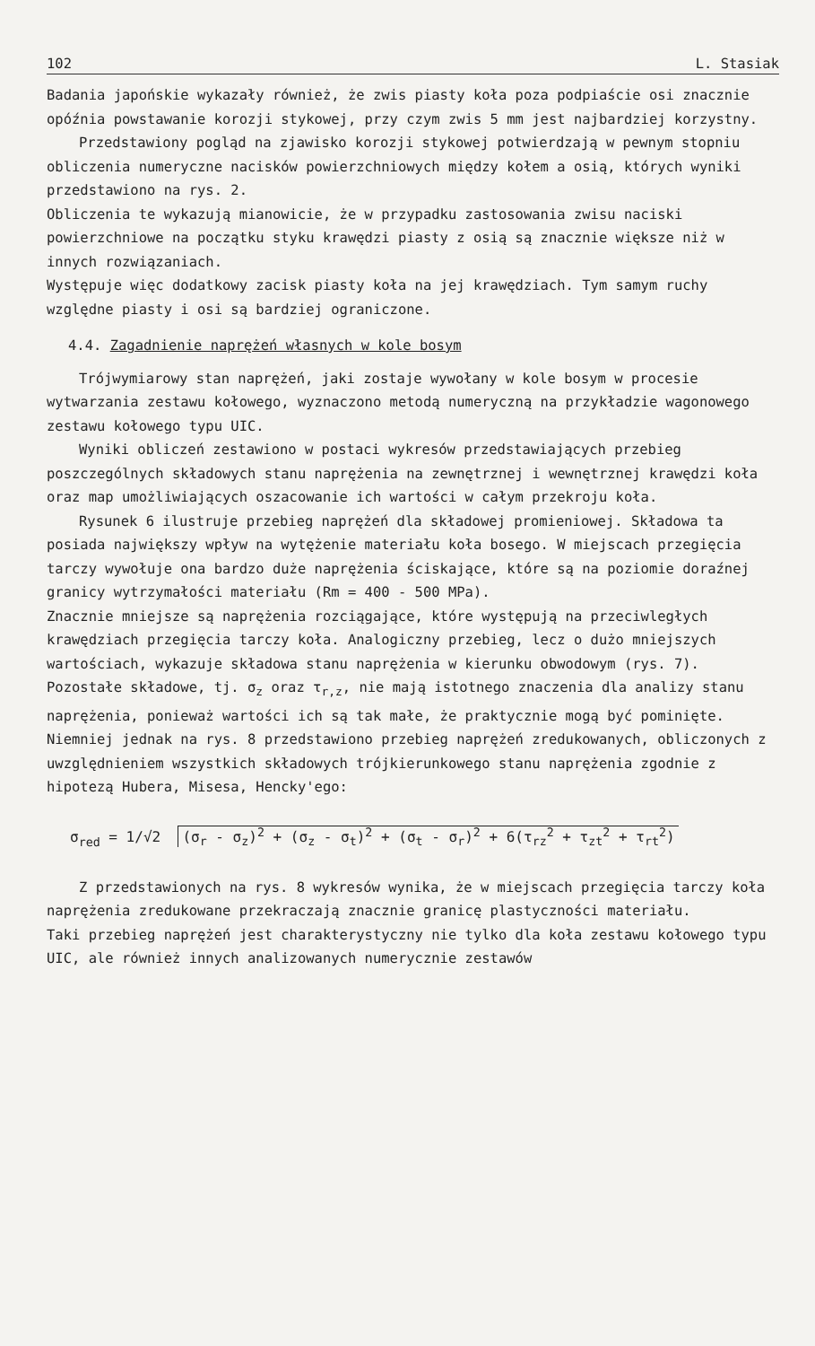102 L. Stasiak
Badania japońskie wykazały również, że zwis piasty koła poza podpiaście osi znacznie opóźnia powstawanie korozji stykowej, przy czym zwis 5 mm jest najbardziej korzystny.
Przedstawiony pogląd na zjawisko korozji stykowej potwierdzają w pewnym stopniu obliczenia numeryczne nacisków powierzchniowych między kołem a osią, których wyniki przedstawiono na rys. 2.
Obliczenia te wykazują mianowicie, że w przypadku zastosowania zwisu naciski powierzchniowe na początku styku krawędzi piasty z osią są znacznie większe niż w innych rozwiązaniach.
Występuje więc dodatkowy zacisk piasty koła na jej krawędziach. Tym samym ruchy względne piasty i osi są bardziej ograniczone.
4.4. Zagadnienie naprężeń własnych w kole bosym
Trójwymiarowy stan naprężeń, jaki zostaje wywołany w kole bosym w procesie wytwarzania zestawu kołowego, wyznaczono metodą numeryczną na przykładzie wagonowego zestawu kołowego typu UIC.
Wyniki obliczeń zestawiono w postaci wykresów przedstawiających przebieg poszczególnych składowych stanu naprężenia na zewnętrznej i wewnętrznej krawędzi koła oraz map umożliwiających oszacowanie ich wartości w całym przekroju koła.
Rysunek 6 ilustruje przebieg naprężeń dla składowej promieniowej. Składowa ta posiada największy wpływ na wytężenie materiału koła bosego. W miejscach przegięcia tarczy wywołuje ona bardzo duże naprężenia ściskające, które są na poziomie doraźnej granicy wytrzymałości materiału (Rm = 400 - 500 MPa).
Znacznie mniejsze są naprężenia rozciągające, które występują na przeciwległych krawędziach przegięcia tarczy koła. Analogiczny przebieg, lecz o dużo mniejszych wartościach, wykazuje składowa stanu naprężenia w kierunku obwodowym (rys. 7).
Pozostałe składowe, tj. σ<sub>z</sub> oraz τ<sub>r,z</sub>, nie mają istotnego znaczenia dla analizy stanu naprężenia, ponieważ wartości ich są tak małe, że praktycznie mogą być pominięte. Niemniej jednak na rys. 8 przedstawiono przebieg naprężeń zredukowanych, obliczonych z uwzględnieniem wszystkich składowych trójkierunkowego stanu naprężenia zgodnie z hipotezą Hubera, Misesa, Hencky'ego:
σ<sub>red</sub> = 1/√2 (σ<sub>r</sub> - σ<sub>z</sub>)<sup>2</sup> + (σ<sub>z</sub> - σ<sub>t</sub>)<sup>2</sup> + (σ<sub>t</sub> - σ<sub>r</sub>)<sup>2</sup> + 6(τ<sub>rz</sub><sup>2</sup> + τ<sub>zt</sub><sup>2</sup> + τ<sub>rt</sub><sup>2</sup>)
Z przedstawionych na rys. 8 wykresów wynika, że w miejscach przegięcia tarczy koła naprężenia zredukowane przekraczają znacznie granicę plastyczności materiału.
Taki przebieg naprężeń jest charakterystyczny nie tylko dla koła zestawu kołowego typu UIC, ale również innych analizowanych numerycznie zestawów